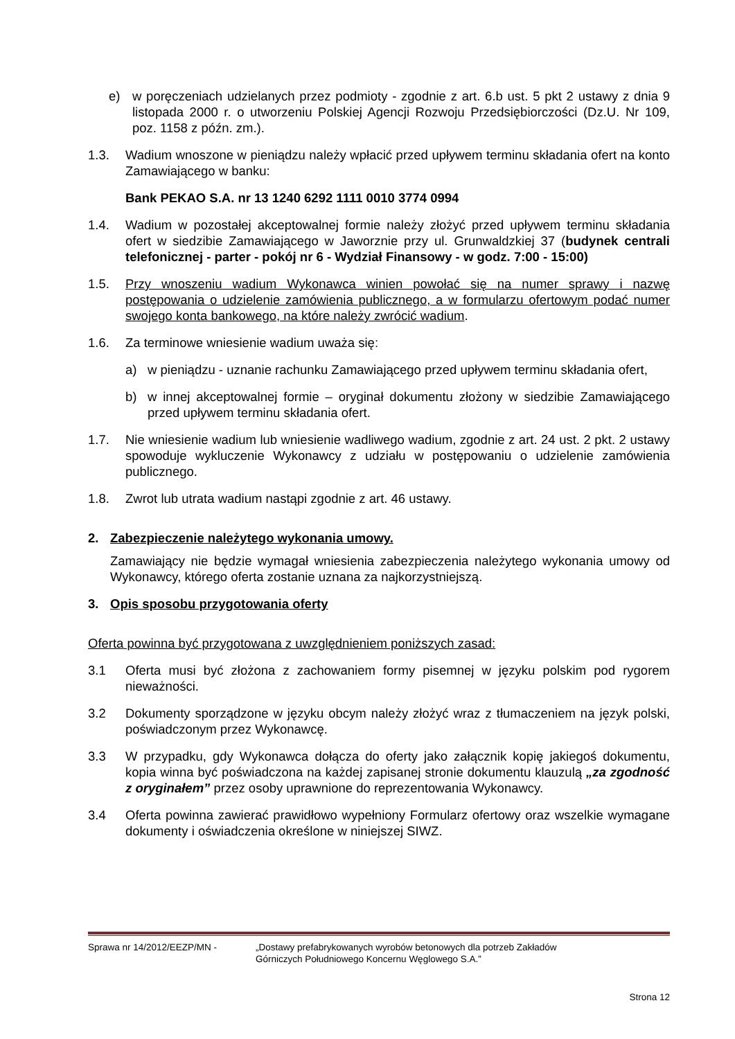e) w poręczeniach udzielanych przez podmioty - zgodnie z art. 6.b ust. 5 pkt 2 ustawy z dnia 9 listopada 2000 r. o utworzeniu Polskiej Agencji Rozwoju Przedsiębiorczości (Dz.U. Nr 109, poz. 1158 z późn. zm.).
1.3. Wadium wnoszone w pieniądzu należy wpłacić przed upływem terminu składania ofert na konto Zamawiającego w banku:
Bank PEKAO S.A. nr 13 1240 6292 1111 0010 3774 0994
1.4. Wadium w pozostałej akceptowalnej formie należy złożyć przed upływem terminu składania ofert w siedzibie Zamawiającego w Jaworznie przy ul. Grunwaldzkiej 37 (budynek centrali telefonicznej - parter - pokój nr 6 - Wydział Finansowy - w godz. 7:00 - 15:00)
1.5. Przy wnoszeniu wadium Wykonawca winien powołać się na numer sprawy i nazwę postępowania o udzielenie zamówienia publicznego, a w formularzu ofertowym podać numer swojego konta bankowego, na które należy zwrócić wadium.
1.6. Za terminowe wniesienie wadium uważa się:
a) w pieniądzu - uznanie rachunku Zamawiającego przed upływem terminu składania ofert,
b) w innej akceptowalnej formie – oryginał dokumentu złożony w siedzibie Zamawiającego przed upływem terminu składania ofert.
1.7. Nie wniesienie wadium lub wniesienie wadliwego wadium, zgodnie z art. 24 ust. 2 pkt. 2 ustawy spowoduje wykluczenie Wykonawcy z udziału w postępowaniu o udzielenie zamówienia publicznego.
1.8. Zwrot lub utrata wadium nastąpi zgodnie z art. 46 ustawy.
2. Zabezpieczenie należytego wykonania umowy.
Zamawiający nie będzie wymagał wniesienia zabezpieczenia należytego wykonania umowy od Wykonawcy, którego oferta zostanie uznana za najkorzystniejszą.
3. Opis sposobu przygotowania oferty
Oferta powinna być przygotowana z uwzględnieniem poniższych zasad:
3.1 Oferta musi być złożona z zachowaniem formy pisemnej w języku polskim pod rygorem nieważności.
3.2 Dokumenty sporządzone w języku obcym należy złożyć wraz z tłumaczeniem na język polski, poświadczonym przez Wykonawcę.
3.3 W przypadku, gdy Wykonawca dołącza do oferty jako załącznik kopię jakiegoś dokumentu, kopia winna być poświadczona na każdej zapisanej stronie dokumentu klauzulą „za zgodność z oryginałem” przez osoby uprawnione do reprezentowania Wykonawcy.
3.4 Oferta powinna zawierać prawidłowo wypełniony Formularz ofertowy oraz wszelkie wymagane dokumenty i oświadczenia określone w niniejszej SIWZ.
Sprawa nr 14/2012/EEZP/MN - „Dostawy prefabrykowanych wyrobów betonowych dla potrzeb Zakładów
Górniczych Południowego Koncernu Węglowego S.A.”
Strona 12